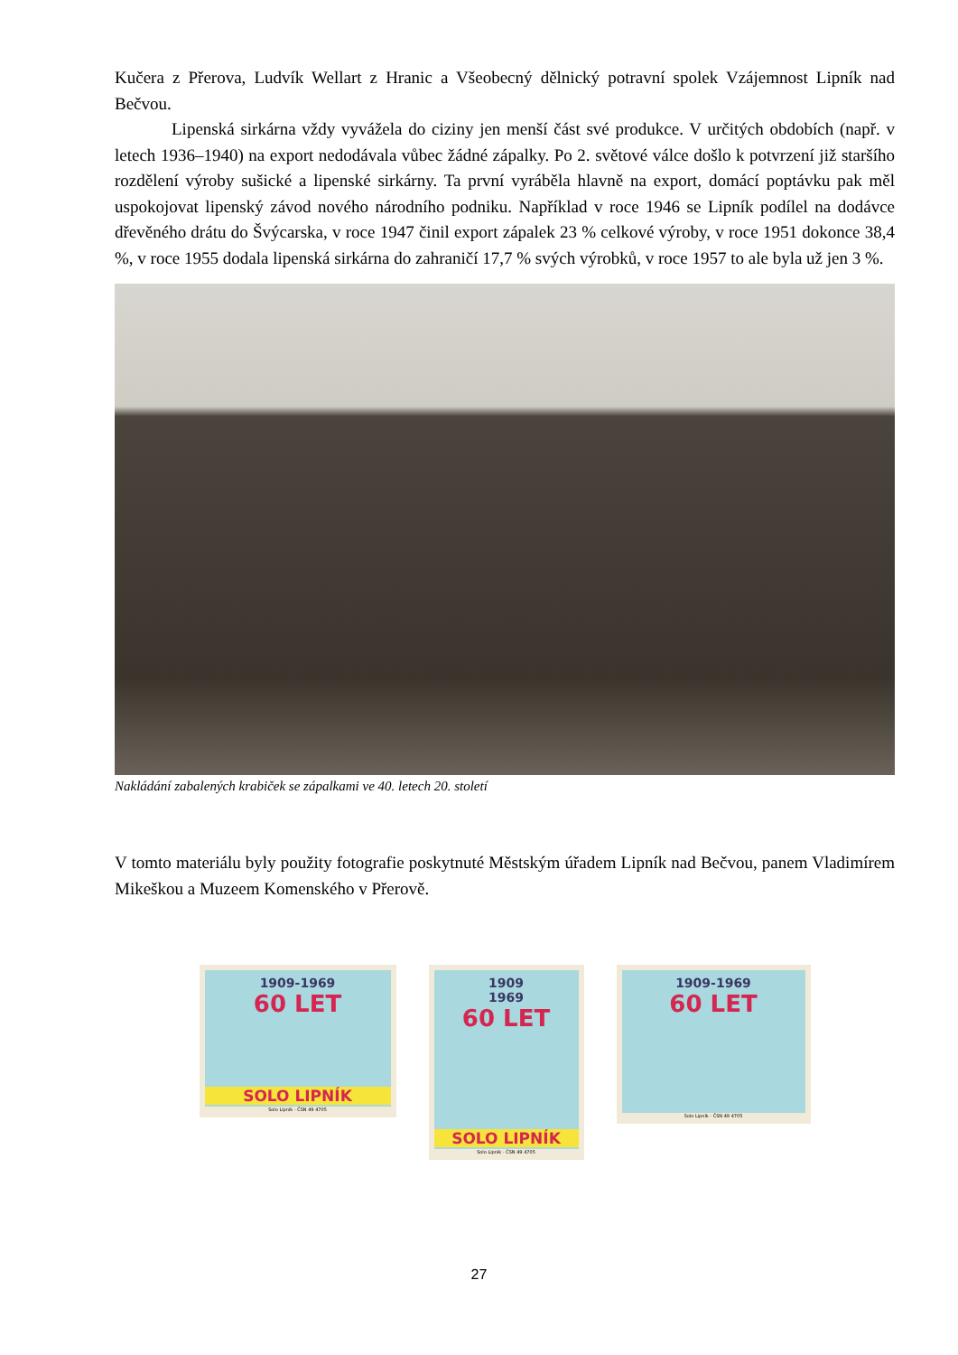Kučera z Přerova, Ludvík Wellart z Hranic a Všeobecný dělnický potravní spolek Vzájemnost Lipník nad Bečvou.
Lipenská sirkárna vždy vyvážela do ciziny jen menší část své produkce. V určitých obdobích (např. v letech 1936–1940) na export nedodávala vůbec žádné zápalky. Po 2. světové válce došlo k potvrzení již staršího rozdělení výroby sušické a lipenské sirkárny. Ta první vyráběla hlavně na export, domácí poptávku pak měl uspokojovat lipenský závod nového národního podniku. Například v roce 1946 se Lipník podílel na dodávce dřevěného drátu do Švýcarska, v roce 1947 činil export zápalek 23 % celkové výroby, v roce 1951 dokonce 38,4 %, v roce 1955 dodala lipenská sirkárna do zahraničí 17,7 % svých výrobků, v roce 1957 to ale byla už jen 3 %.
Nakládání zabalených krabiček se zápalkami ve 40. letech 20. století
V tomto materiálu byly použity fotografie poskytnuté Městským úřadem Lipník nad Bečvou, panem Vladimírem Mikeškou a Muzeem Komenského v Přerově.
1909-1969
60 LET
SOLO LIPNÍK
Solo Lipník - ČSN 49 4705
1909
1969
60 LET
SOLO LIPNÍK
Solo Lipník - ČSN 49 4705
1909-1969
60 LET
Solo Lipník - ČSN 49 4705
27